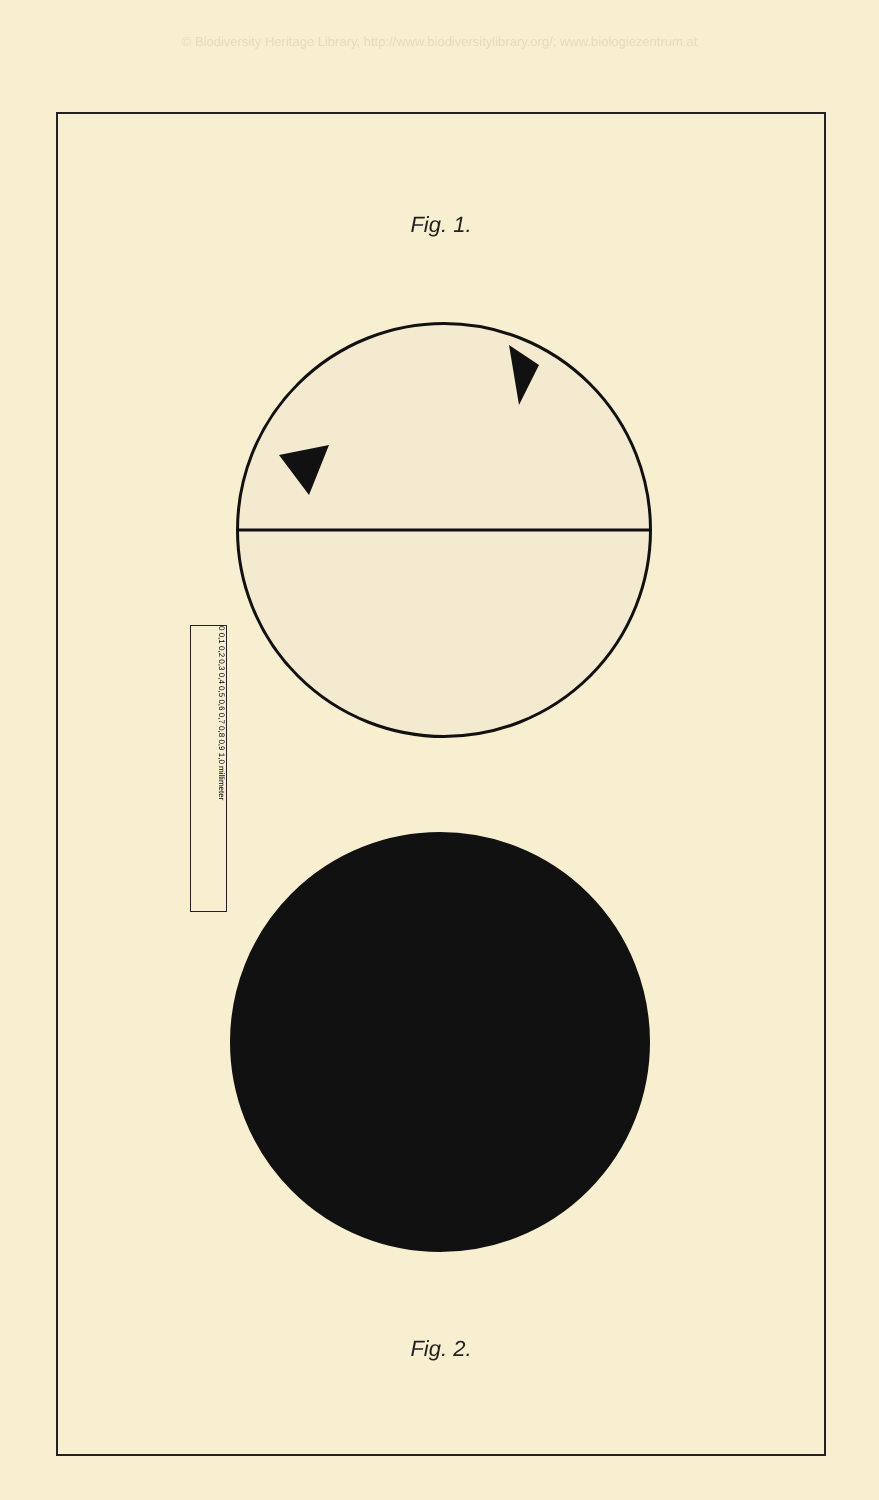© Biodiversity Heritage Library, http://www.biodiversitylibrary.org/; www.biologiezentrum.at
Fig. 1.
Fig. 2.
0 0,1 0,2 0,3 0,4 0,5 0,6 0,7 0,8 0,9 1,0 millimeter